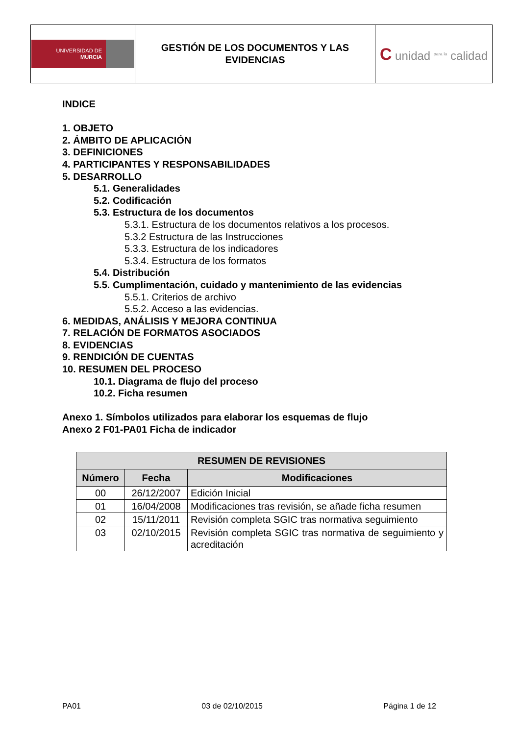| UNIVERSIDAD DE MURCIA | GESTIÓN DE LOS DOCUMENTOS Y LAS EVIDENCIAS | C unidad <sup>para la</sup> calidad |
INDICE
1. OBJETO
2. ÁMBITO DE APLICACIÓN
3. DEFINICIONES
4. PARTICIPANTES Y RESPONSABILIDADES
5. DESARROLLO
5.1. Generalidades
5.2. Codificación
5.3. Estructura de los documentos
5.3.1. Estructura de los documentos relativos a los procesos.
5.3.2 Estructura de las Instrucciones
5.3.3. Estructura de los indicadores
5.3.4. Estructura de los formatos
5.4. Distribución
5.5. Cumplimentación, cuidado y mantenimiento de las evidencias
5.5.1. Criterios de archivo
5.5.2. Acceso a las evidencias.
6. MEDIDAS, ANÁLISIS Y MEJORA CONTINUA
7. RELACIÓN DE FORMATOS ASOCIADOS
8. EVIDENCIAS
9. RENDICIÓN DE CUENTAS
10. RESUMEN DEL PROCESO
10.1. Diagrama de flujo del proceso
10.2. Ficha resumen
Anexo 1. Símbolos utilizados para elaborar los esquemas de flujo
Anexo 2 F01-PA01 Ficha de indicador
| RESUMEN DE REVISIONES | | |
| --- | --- | --- |
| Número | Fecha | Modificaciones |
| 00 | 26/12/2007 | Edición Inicial |
| 01 | 16/04/2008 | Modificaciones tras revisión, se añade ficha resumen |
| 02 | 15/11/2011 | Revisión completa SGIC tras normativa seguimiento |
| 03 | 02/10/2015 | Revisión completa SGIC tras normativa de seguimiento y acreditación |
PA01 03 de 02/10/2015 Página 1 de 12